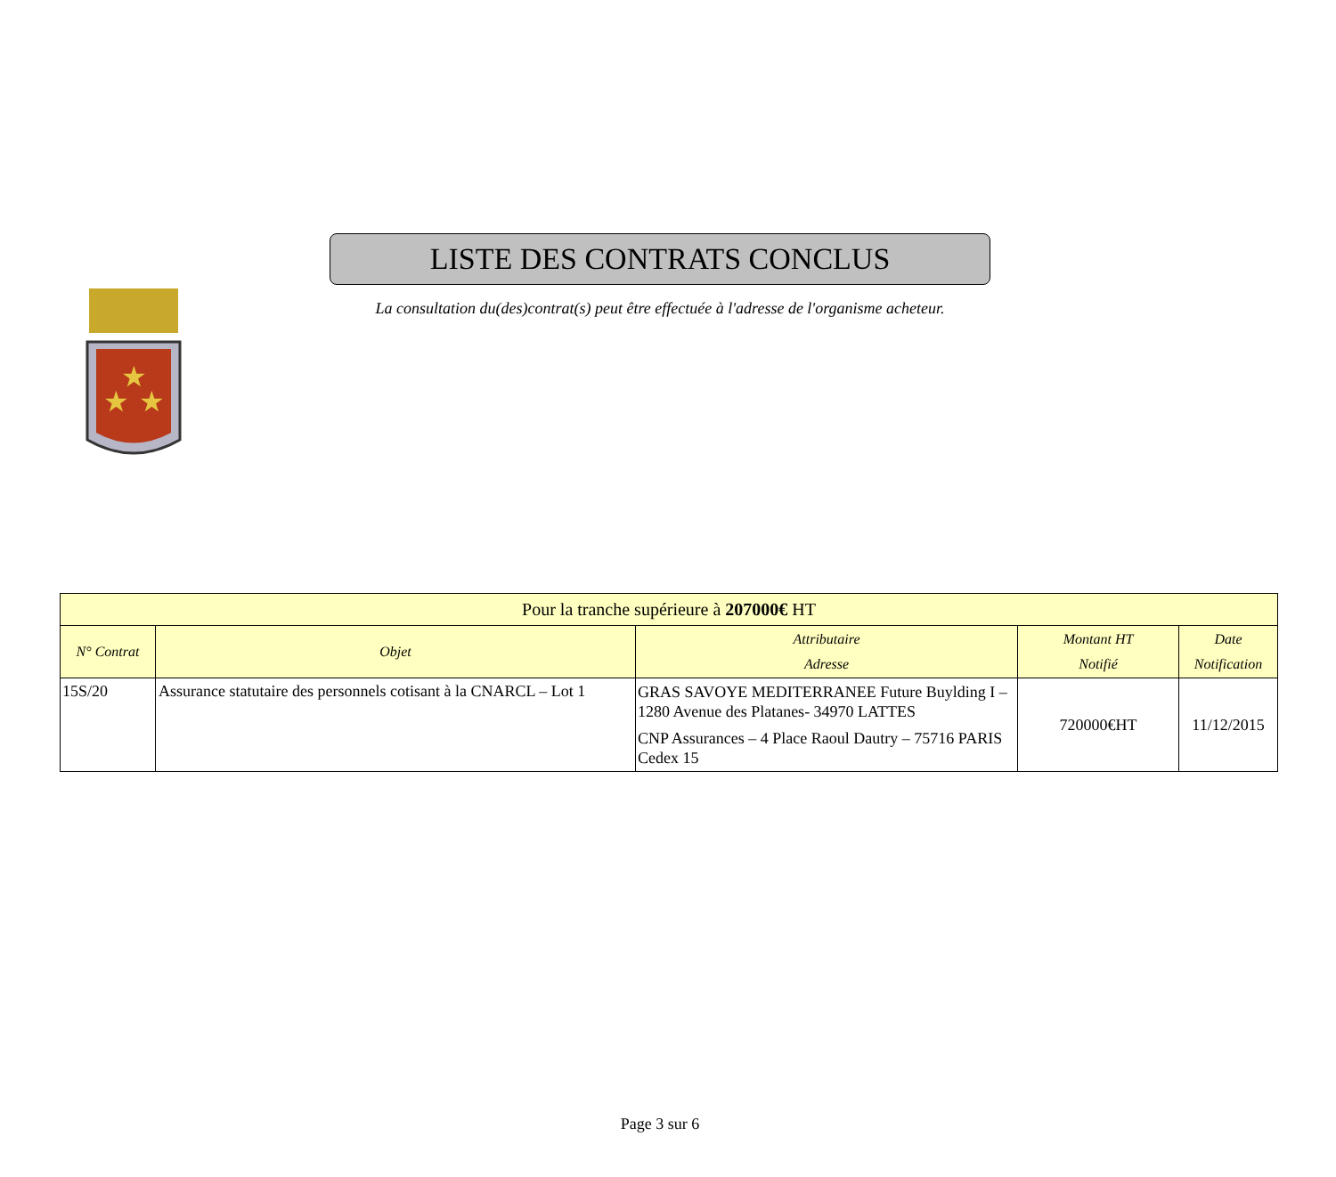★
★
★
LISTE DES CONTRATS CONCLUS
La consultation du(des)contrat(s) peut être effectuée à l'adresse de l'organisme acheteur.
| Pour la tranche supérieure à 207000€ HT | | | | |
| N° Contrat | Objet | Attributaire Adresse | Montant HT Notifié | Date Notification |
| 15S/20 | Assurance statutaire des personnels cotisant à la CNARCL – Lot 1 | GRAS SAVOYE MEDITERRANEE Future Buylding I – 1280 Avenue des Platanes- 34970 LATTES CNP Assurances – 4 Place Raoul Dautry – 75716 PARIS Cedex 15 | 720000€HT | 11/12/2015 |
Page 3 sur 6